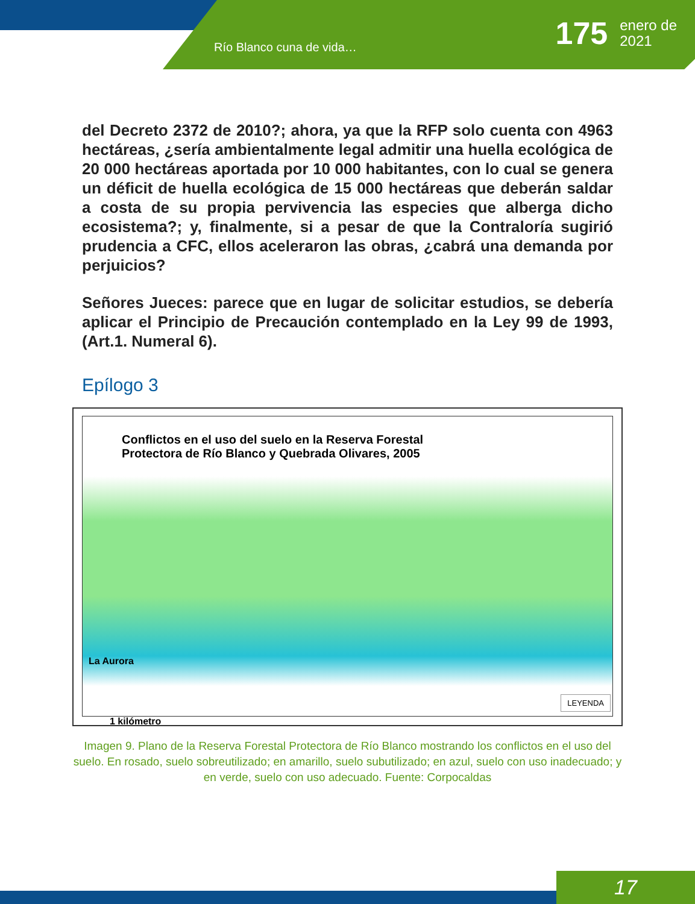Río Blanco cuna de vida…
175 enero de
2021
del Decreto 2372 de 2010?; ahora, ya que la RFP solo cuenta con 4963 hectáreas, ¿sería ambientalmente legal admitir una huella ecológica de 20 000 hectáreas aportada por 10 000 habitantes, con lo cual se genera un déficit de huella ecológica de 15 000 hectáreas que deberán saldar a costa de su propia pervivencia las especies que alberga dicho ecosistema?; y, finalmente, si a pesar de que la Contraloría sugirió prudencia a CFC, ellos aceleraron las obras, ¿cabrá una demanda por perjuicios?
Señores Jueces: parece que en lugar de solicitar estudios, se debería aplicar el Principio de Precaución contemplado en la Ley 99 de 1993, (Art.1. Numeral 6).
Epílogo 3
Conflictos en el uso del suelo en la Reserva Forestal
Protectora de Río Blanco y Quebrada Olivares, 2005
La Aurora
1 kilómetro
LEYENDA
Imagen 9. Plano de la Reserva Forestal Protectora de Río Blanco mostrando los conflictos en el uso del suelo. En rosado, suelo sobreutilizado; en amarillo, suelo subutilizado; en azul, suelo con uso inadecuado; y en verde, suelo con uso adecuado. Fuente: Corpocaldas
17